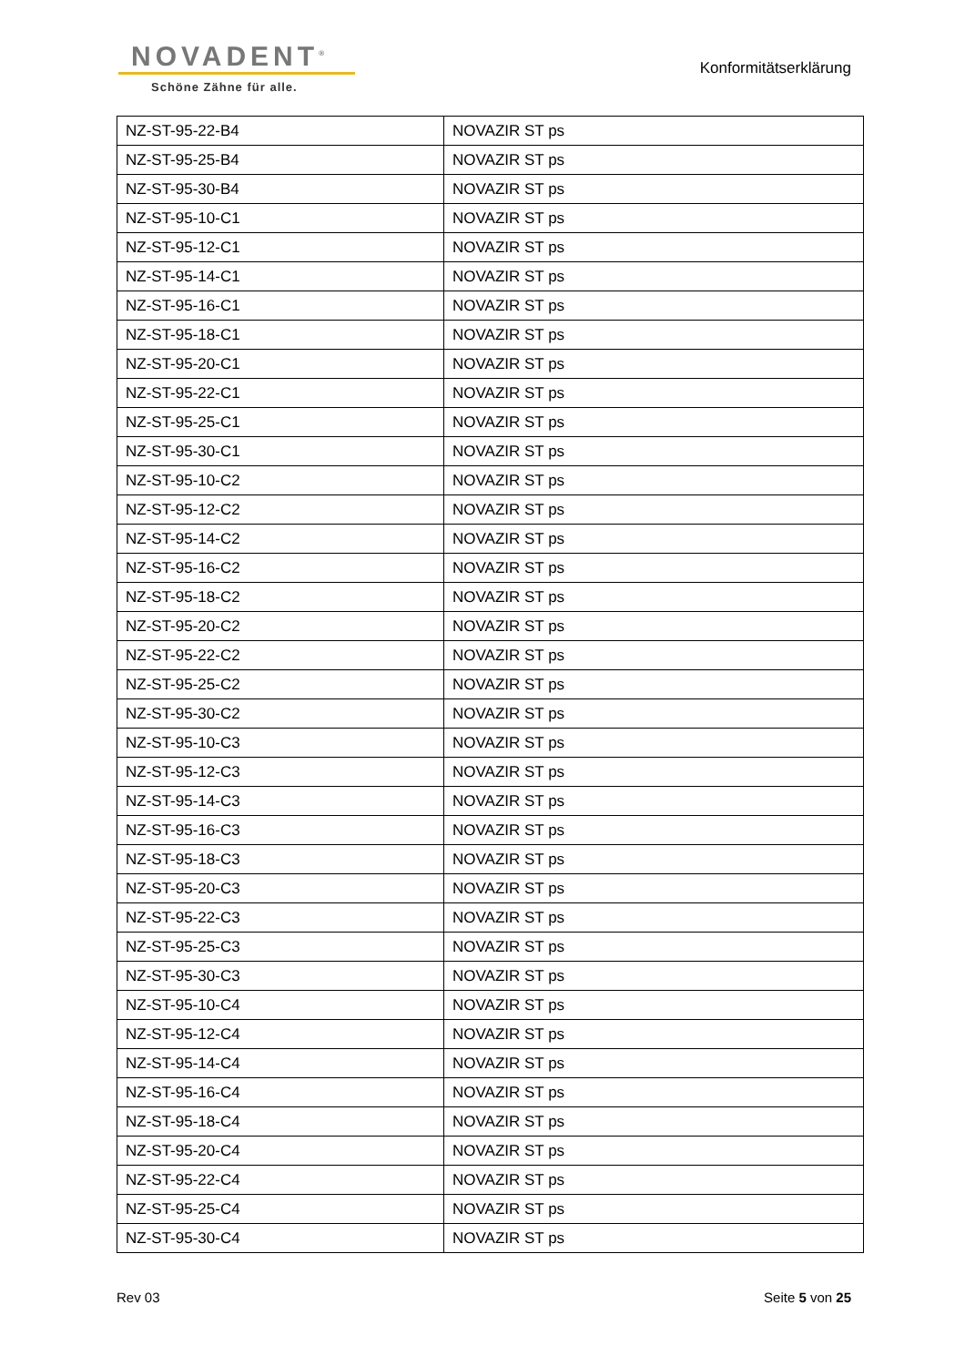NOVADENT<sup>®</sup>
Schöne Zähne für alle.
Konformitätserklärung
| NZ-ST-95-22-B4 | NOVAZIR ST ps |
| NZ-ST-95-25-B4 | NOVAZIR ST ps |
| NZ-ST-95-30-B4 | NOVAZIR ST ps |
| NZ-ST-95-10-C1 | NOVAZIR ST ps |
| NZ-ST-95-12-C1 | NOVAZIR ST ps |
| NZ-ST-95-14-C1 | NOVAZIR ST ps |
| NZ-ST-95-16-C1 | NOVAZIR ST ps |
| NZ-ST-95-18-C1 | NOVAZIR ST ps |
| NZ-ST-95-20-C1 | NOVAZIR ST ps |
| NZ-ST-95-22-C1 | NOVAZIR ST ps |
| NZ-ST-95-25-C1 | NOVAZIR ST ps |
| NZ-ST-95-30-C1 | NOVAZIR ST ps |
| NZ-ST-95-10-C2 | NOVAZIR ST ps |
| NZ-ST-95-12-C2 | NOVAZIR ST ps |
| NZ-ST-95-14-C2 | NOVAZIR ST ps |
| NZ-ST-95-16-C2 | NOVAZIR ST ps |
| NZ-ST-95-18-C2 | NOVAZIR ST ps |
| NZ-ST-95-20-C2 | NOVAZIR ST ps |
| NZ-ST-95-22-C2 | NOVAZIR ST ps |
| NZ-ST-95-25-C2 | NOVAZIR ST ps |
| NZ-ST-95-30-C2 | NOVAZIR ST ps |
| NZ-ST-95-10-C3 | NOVAZIR ST ps |
| NZ-ST-95-12-C3 | NOVAZIR ST ps |
| NZ-ST-95-14-C3 | NOVAZIR ST ps |
| NZ-ST-95-16-C3 | NOVAZIR ST ps |
| NZ-ST-95-18-C3 | NOVAZIR ST ps |
| NZ-ST-95-20-C3 | NOVAZIR ST ps |
| NZ-ST-95-22-C3 | NOVAZIR ST ps |
| NZ-ST-95-25-C3 | NOVAZIR ST ps |
| NZ-ST-95-30-C3 | NOVAZIR ST ps |
| NZ-ST-95-10-C4 | NOVAZIR ST ps |
| NZ-ST-95-12-C4 | NOVAZIR ST ps |
| NZ-ST-95-14-C4 | NOVAZIR ST ps |
| NZ-ST-95-16-C4 | NOVAZIR ST ps |
| NZ-ST-95-18-C4 | NOVAZIR ST ps |
| NZ-ST-95-20-C4 | NOVAZIR ST ps |
| NZ-ST-95-22-C4 | NOVAZIR ST ps |
| NZ-ST-95-25-C4 | NOVAZIR ST ps |
| NZ-ST-95-30-C4 | NOVAZIR ST ps |
Rev 03 Seite 5 von 25